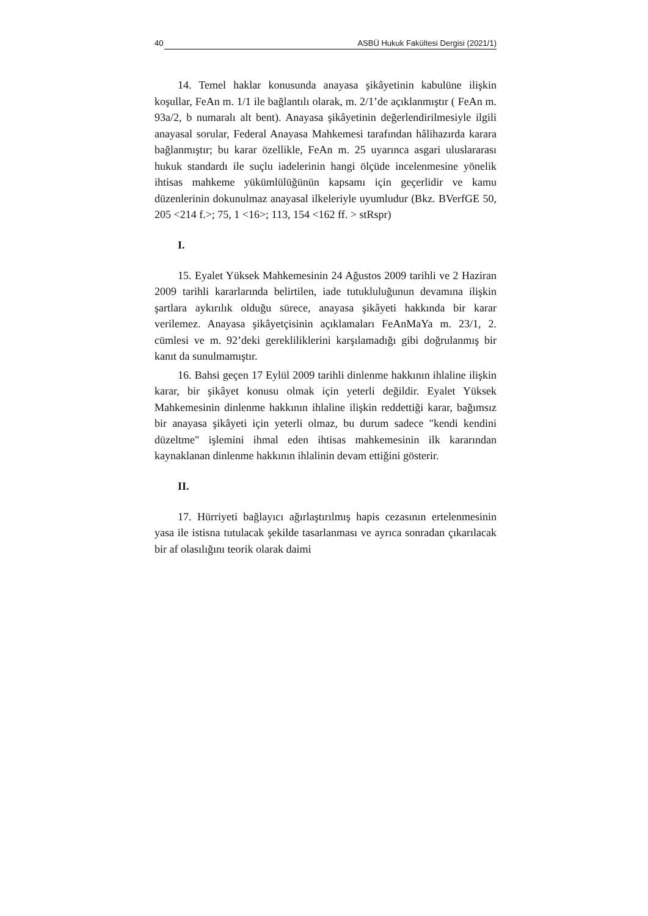40 ASBÜ Hukuk Fakültesi Dergisi (2021/1)
14. Temel haklar konusunda anayasa şikâyetinin kabulüne ilişkin koşullar, FeAn m. 1/1 ile bağlantılı olarak, m. 2/1’de açıklanmıştır ( FeAn m. 93a/2, b numaralı alt bent). Anayasa şikâyetinin değerlendirilmesiyle ilgili anayasal sorular, Federal Anayasa Mahkemesi tarafından hâlihazırda karara bağlanmıştır; bu karar özellikle, FeAn m. 25 uyarınca asgari uluslararası hukuk standardı ile suçlu iadelerinin hangi ölçüde incelenmesine yönelik ihtisas mahkeme yükümlülüğünün kapsamı için geçerlidir ve kamu düzenlerinin dokunulmaz anayasal ilkeleriyle uyumludur (Bkz. BVerfGE 50, 205 <214 f.>; 75, 1 <16>; 113, 154 <162 ff. > stRspr)
I.
15. Eyalet Yüksek Mahkemesinin 24 Ağustos 2009 tarihli ve 2 Haziran 2009 tarihli kararlarında belirtilen, iade tutukluluğunun devamına ilişkin şartlara aykırılık olduğu sürece, anayasa şikâyeti hakkında bir karar verilemez. Anayasa şikâyetçisinin açıklamaları FeAnMaYa m. 23/1, 2. cümlesi ve m. 92’deki gerekliliklerini karşılamadığı gibi doğrulanmış bir kanıt da sunulmamıştır.
16. Bahsi geçen 17 Eylül 2009 tarihli dinlenme hakkının ihlaline ilişkin karar, bir şikâyet konusu olmak için yeterli değildir. Eyalet Yüksek Mahkemesinin dinlenme hakkının ihlaline ilişkin reddettiği karar, bağımsız bir anayasa şikâyeti için yeterli olmaz, bu durum sadece "kendi kendini düzeltme" işlemini ihmal eden ihtisas mahkemesinin ilk kararından kaynaklanan dinlenme hakkının ihlalinin devam ettiğini gösterir.
II.
17. Hürriyeti bağlayıcı ağırlaştırılmış hapis cezasının ertelenmesinin yasa ile istisna tutulacak şekilde tasarlanması ve ayrıca sonradan çıkarılacak bir af olasılığını teorik olarak daimi